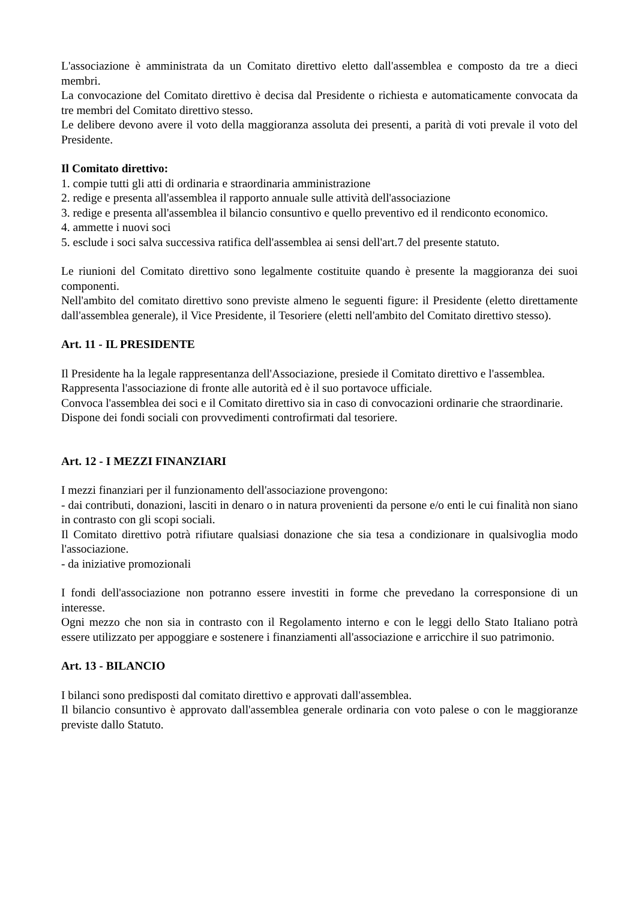L'associazione è amministrata da un Comitato direttivo eletto dall'assemblea e composto da tre a dieci membri.
La convocazione del Comitato direttivo è decisa dal Presidente o richiesta e automaticamente convocata da tre membri del Comitato direttivo stesso.
Le delibere devono avere il voto della maggioranza assoluta dei presenti, a parità di voti prevale il voto del Presidente.
Il Comitato direttivo:
1. compie tutti gli atti di ordinaria e straordinaria amministrazione
2. redige e presenta all'assemblea il rapporto annuale sulle attività dell'associazione
3. redige e presenta all'assemblea il bilancio consuntivo e quello preventivo ed il rendiconto economico.
4. ammette i nuovi soci
5. esclude i soci salva successiva ratifica dell'assemblea ai sensi dell'art.7 del presente statuto.
Le riunioni del Comitato direttivo sono legalmente costituite quando è presente la maggioranza dei suoi componenti.
Nell'ambito del comitato direttivo sono previste almeno le seguenti figure: il Presidente (eletto direttamente dall'assemblea generale), il Vice Presidente, il Tesoriere (eletti nell'ambito del Comitato direttivo stesso).
Art. 11 - IL PRESIDENTE
Il Presidente ha la legale rappresentanza dell'Associazione, presiede il Comitato direttivo e l'assemblea.
Rappresenta l'associazione di fronte alle autorità ed è il suo portavoce ufficiale.
Convoca l'assemblea dei soci e il Comitato direttivo sia in caso di convocazioni ordinarie che straordinarie.
Dispone dei fondi sociali con provvedimenti controfirmati dal tesoriere.
Art. 12 - I MEZZI FINANZIARI
I mezzi finanziari per il funzionamento dell'associazione provengono:
- dai contributi, donazioni, lasciti in denaro o in natura provenienti da persone e/o enti le cui finalità non siano in contrasto con gli scopi sociali.
Il Comitato direttivo potrà rifiutare qualsiasi donazione che sia tesa a condizionare in qualsivoglia modo l'associazione.
- da iniziative promozionali
I fondi dell'associazione non potranno essere investiti in forme che prevedano la corresponsione di un interesse.
Ogni mezzo che non sia in contrasto con il Regolamento interno e con le leggi dello Stato Italiano potrà essere utilizzato per appoggiare e sostenere i finanziamenti all'associazione e arricchire il suo patrimonio.
Art. 13 - BILANCIO
I bilanci sono predisposti dal comitato direttivo e approvati dall'assemblea.
Il bilancio consuntivo è approvato dall'assemblea generale ordinaria con voto palese o con le maggioranze previste dallo Statuto.